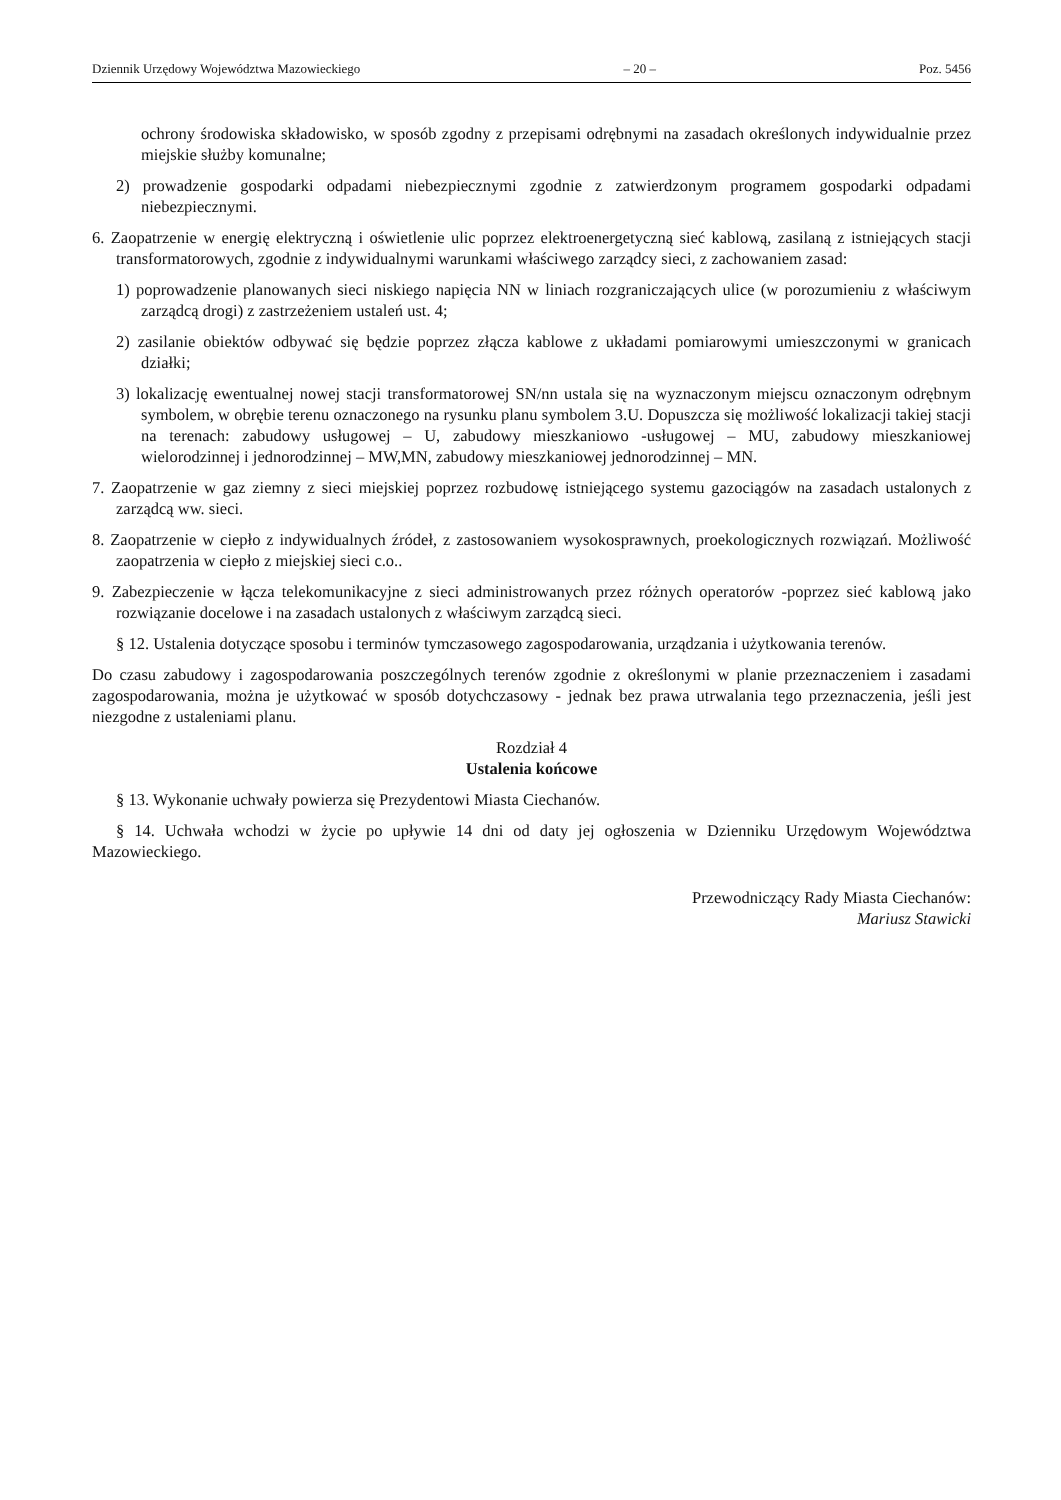Dziennik Urzędowy Województwa Mazowieckiego – 20 – Poz. 5456
ochrony środowiska składowisko, w sposób zgodny z przepisami odrębnymi na zasadach określonych indywidualnie przez miejskie służby komunalne;
2) prowadzenie gospodarki odpadami niebezpiecznymi zgodnie z zatwierdzonym programem gospodarki odpadami niebezpiecznymi.
6. Zaopatrzenie w energię elektryczną i oświetlenie ulic poprzez elektroenergetyczną sieć kablową, zasilaną z istniejących stacji transformatorowych, zgodnie z indywidualnymi warunkami właściwego zarządcy sieci, z zachowaniem zasad:
1) poprowadzenie planowanych sieci niskiego napięcia NN w liniach rozgraniczających ulice (w porozumieniu z właściwym zarządcą drogi) z zastrzeżeniem ustaleń ust. 4;
2) zasilanie obiektów odbywać się będzie poprzez złącza kablowe z układami pomiarowymi umieszczonymi w granicach działki;
3) lokalizację ewentualnej nowej stacji transformatorowej SN/nn ustala się na wyznaczonym miejscu oznaczonym odrębnym symbolem, w obrębie terenu oznaczonego na rysunku planu symbolem 3.U. Dopuszcza się możliwość lokalizacji takiej stacji na terenach: zabudowy usługowej – U, zabudowy mieszkaniowo -usługowej – MU, zabudowy mieszkaniowej wielorodzinnej i jednorodzinnej – MW,MN, zabudowy mieszkaniowej jednorodzinnej – MN.
7. Zaopatrzenie w gaz ziemny z sieci miejskiej poprzez rozbudowę istniejącego systemu gazociągów na zasadach ustalonych z zarządcą ww. sieci.
8. Zaopatrzenie w ciepło z indywidualnych źródeł, z zastosowaniem wysokosprawnych, proekologicznych rozwiązań. Możliwość zaopatrzenia w ciepło z miejskiej sieci c.o..
9. Zabezpieczenie w łącza telekomunikacyjne z sieci administrowanych przez różnych operatorów -poprzez sieć kablową jako rozwiązanie docelowe i na zasadach ustalonych z właściwym zarządcą sieci.
§ 12. Ustalenia dotyczące sposobu i terminów tymczasowego zagospodarowania, urządzania i użytkowania terenów.
Do czasu zabudowy i zagospodarowania poszczególnych terenów zgodnie z określonymi w planie przeznaczeniem i zasadami zagospodarowania, można je użytkować w sposób dotychczasowy - jednak bez prawa utrwalania tego przeznaczenia, jeśli jest niezgodne z ustaleniami planu.
Rozdział 4
Ustalenia końcowe
§ 13. Wykonanie uchwały powierza się Prezydentowi Miasta Ciechanów.
§ 14. Uchwała wchodzi w życie po upływie 14 dni od daty jej ogłoszenia w Dzienniku Urzędowym Województwa Mazowieckiego.
Przewodniczący Rady Miasta Ciechanów:
Mariusz Stawicki